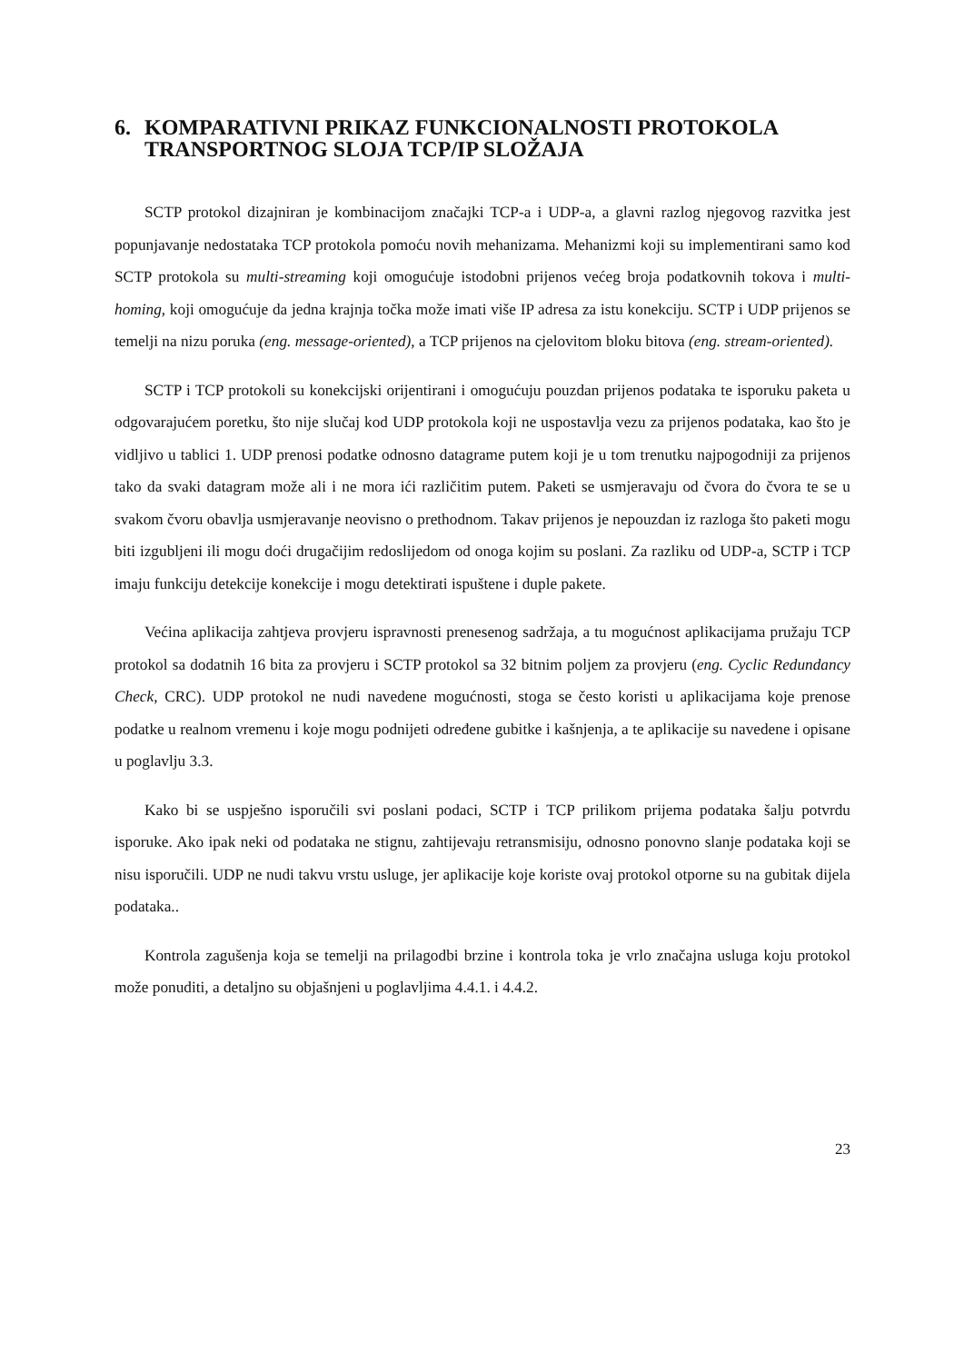6. KOMPARATIVNI PRIKAZ FUNKCIONALNOSTI PROTOKOLA TRANSPORTNOG SLOJA TCP/IP SLOŽAJA
SCTP protokol dizajniran je kombinacijom značajki TCP-a i UDP-a, a glavni razlog njegovog razvitka jest popunjavanje nedostataka TCP protokola pomoću novih mehanizama. Mehanizmi koji su implementirani samo kod SCTP protokola su multi-streaming koji omogućuje istodobni prijenos većeg broja podatkovnih tokova i multi-homing, koji omogućuje da jedna krajnja točka može imati više IP adresa za istu konekciju. SCTP i UDP prijenos se temelji na nizu poruka (eng. message-oriented), a TCP prijenos na cjelovitom bloku bitova (eng. stream-oriented).
SCTP i TCP protokoli su konekcijski orijentirani i omogućuju pouzdan prijenos podataka te isporuku paketa u odgovarajućem poretku, što nije slučaj kod UDP protokola koji ne uspostavlja vezu za prijenos podataka, kao što je vidljivo u tablici 1. UDP prenosi podatke odnosno datagrame putem koji je u tom trenutku najpogodniji za prijenos tako da svaki datagram može ali i ne mora ići različitim putem. Paketi se usmjeravaju od čvora do čvora te se u svakom čvoru obavlja usmjeravanje neovisno o prethodnom. Takav prijenos je nepouzdan iz razloga što paketi mogu biti izgubljeni ili mogu doći drugačijim redoslijedom od onoga kojim su poslani. Za razliku od UDP-a, SCTP i TCP imaju funkciju detekcije konekcije i mogu detektirati ispuštene i duple pakete.
Većina aplikacija zahtjeva provjeru ispravnosti prenesenog sadržaja, a tu mogućnost aplikacijama pružaju TCP protokol sa dodatnih 16 bita za provjeru i SCTP protokol sa 32 bitnim poljem za provjeru (eng. Cyclic Redundancy Check, CRC). UDP protokol ne nudi navedene mogućnosti, stoga se često koristi u aplikacijama koje prenose podatke u realnom vremenu i koje mogu podnijeti određene gubitke i kašnjenja, a te aplikacije su navedene i opisane u poglavlju 3.3.
Kako bi se uspješno isporučili svi poslani podaci, SCTP i TCP prilikom prijema podataka šalju potvrdu isporuke. Ako ipak neki od podataka ne stignu, zahtijevaju retransmisiju, odnosno ponovno slanje podataka koji se nisu isporučili. UDP ne nudi takvu vrstu usluge, jer aplikacije koje koriste ovaj protokol otporne su na gubitak dijela podataka..
Kontrola zagušenja koja se temelji na prilagodbi brzine i kontrola toka je vrlo značajna usluga koju protokol može ponuditi, a detaljno su objašnjeni u poglavljima 4.4.1. i 4.4.2.
23